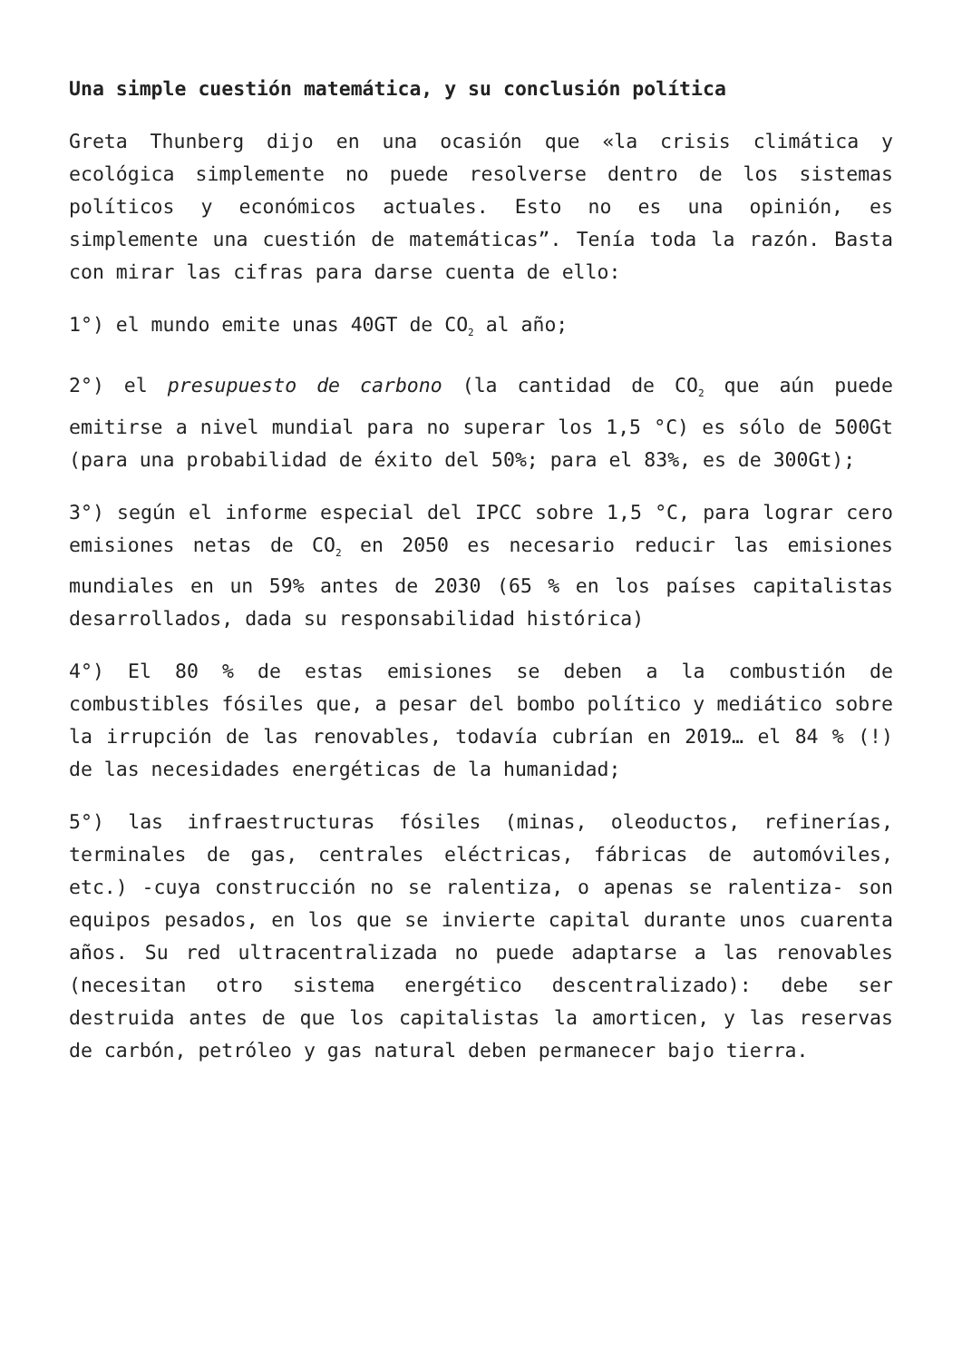Una simple cuestión matemática, y su conclusión política
Greta Thunberg dijo en una ocasión que «la crisis climática y ecológica simplemente no puede resolverse dentro de los sistemas políticos y económicos actuales. Esto no es una opinión, es simplemente una cuestión de matemáticas”. Tenía toda la razón. Basta con mirar las cifras para darse cuenta de ello:
1°) el mundo emite unas 40GT de CO<sub>2</sub> al año;
2°) el presupuesto de carbono (la cantidad de CO<sub>2</sub> que aún puede emitirse a nivel mundial para no superar los 1,5 °C) es sólo de 500Gt (para una probabilidad de éxito del 50%; para el 83%, es de 300Gt);
3°) según el informe especial del IPCC sobre 1,5 °C, para lograr cero emisiones netas de CO<sub>2</sub> en 2050 es necesario reducir las emisiones mundiales en un 59% antes de 2030 (65 % en los países capitalistas desarrollados, dada su responsabilidad histórica)
4°) El 80 % de estas emisiones se deben a la combustión de combustibles fósiles que, a pesar del bombo político y mediático sobre la irrupción de las renovables, todavía cubrían en 2019… el 84 % (!) de las necesidades energéticas de la humanidad;
5°) las infraestructuras fósiles (minas, oleoductos, refinerías, terminales de gas, centrales eléctricas, fábricas de automóviles, etc.) -cuya construcción no se ralentiza, o apenas se ralentiza- son equipos pesados, en los que se invierte capital durante unos cuarenta años. Su red ultracentralizada no puede adaptarse a las renovables (necesitan otro sistema energético descentralizado): debe ser destruida antes de que los capitalistas la amorticen, y las reservas de carbón, petróleo y gas natural deben permanecer bajo tierra.